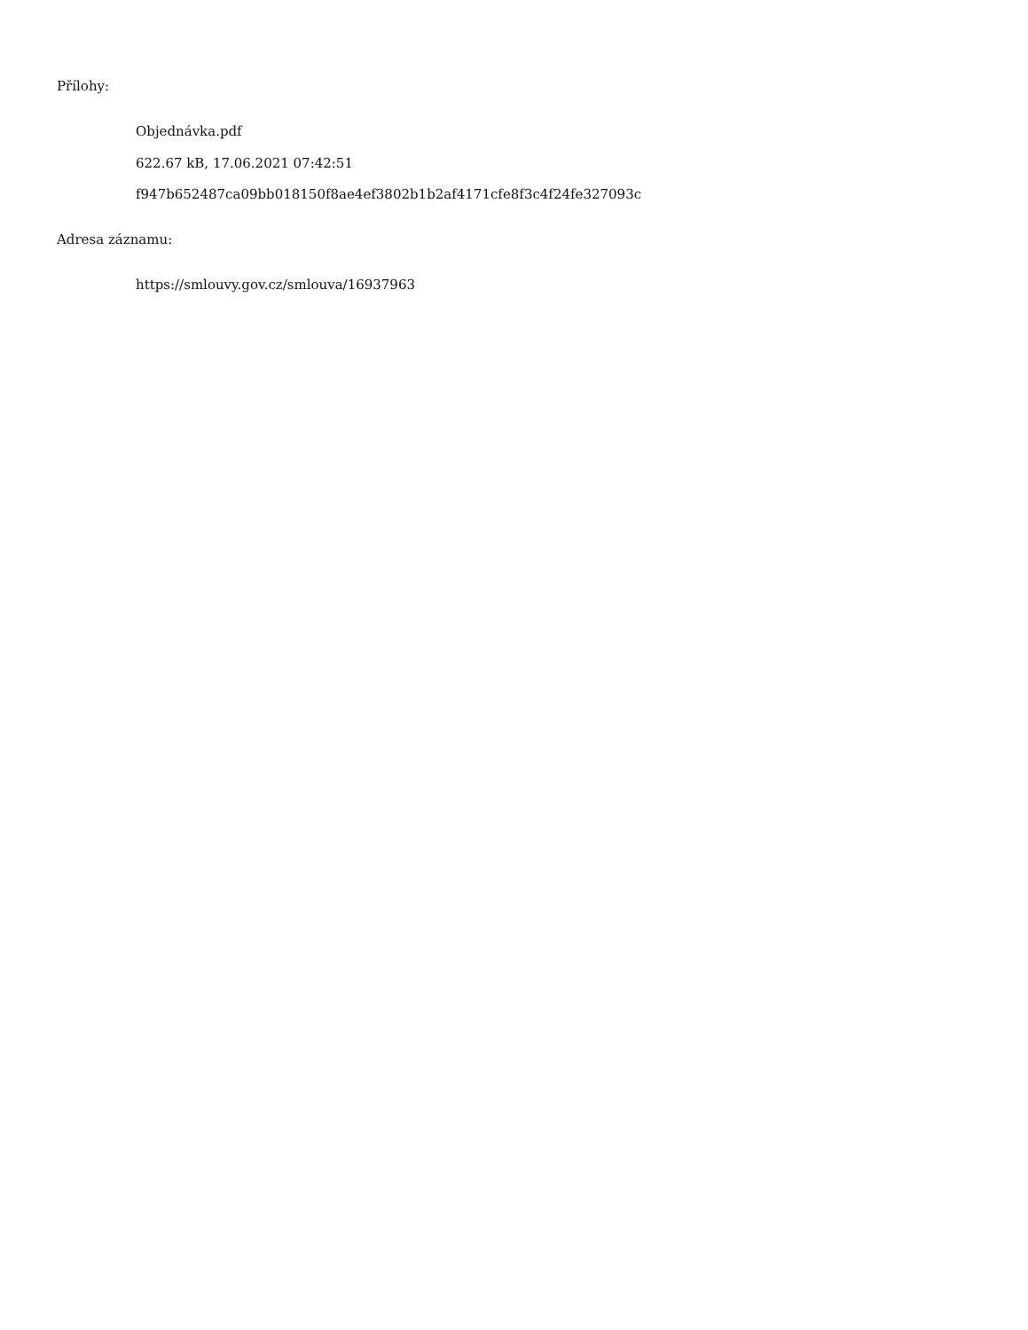Přílohy:
Objednávka.pdf
622.67 kB, 17.06.2021 07:42:51
f947b652487ca09bb018150f8ae4ef3802b1b2af4171cfe8f3c4f24fe327093c
Adresa záznamu:
https://smlouvy.gov.cz/smlouva/16937963